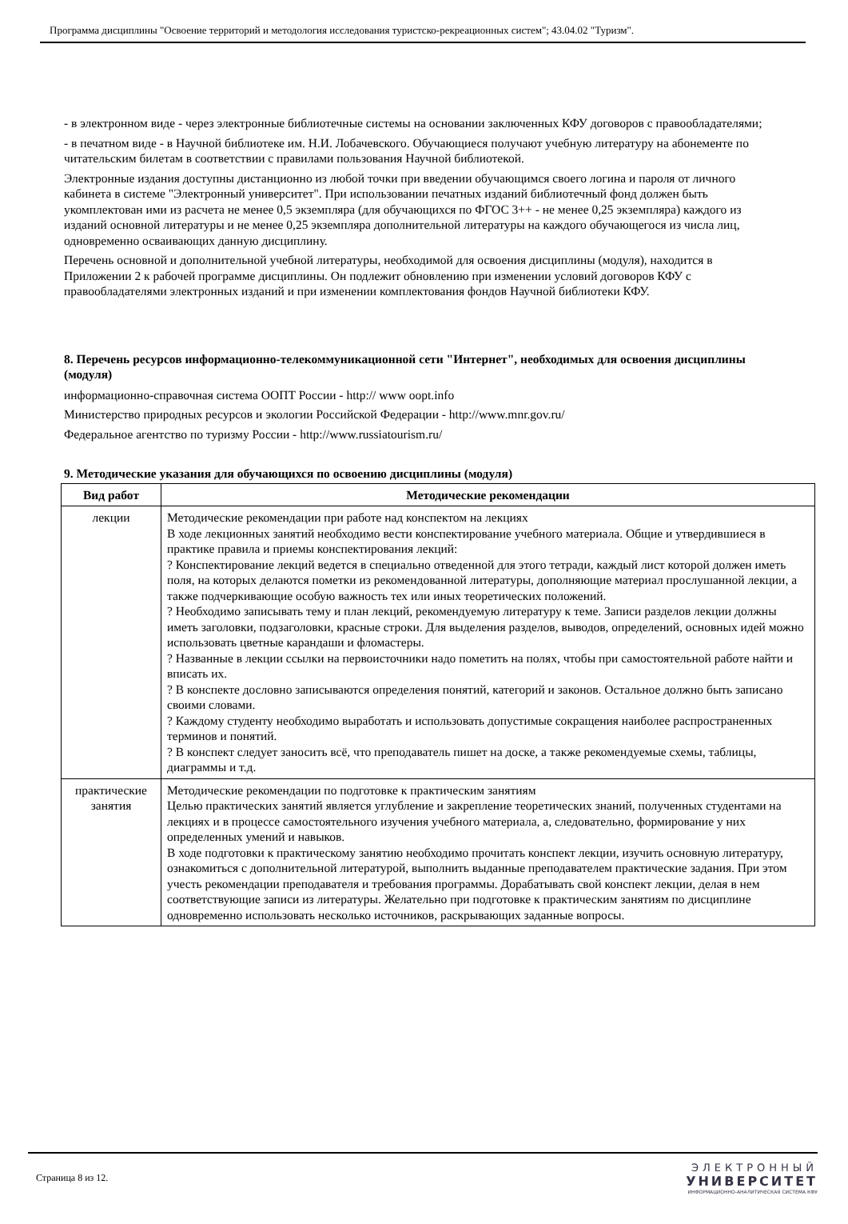Программа дисциплины "Освоение территорий и методология исследования туристско-рекреационных систем"; 43.04.02 "Туризм".
- в электронном виде - через электронные библиотечные системы на основании заключенных КФУ договоров с правообладателями;
- в печатном виде - в Научной библиотеке им. Н.И. Лобачевского. Обучающиеся получают учебную литературу на абонементе по читательским билетам в соответствии с правилами пользования Научной библиотекой.
Электронные издания доступны дистанционно из любой точки при введении обучающимся своего логина и пароля от личного кабинета в системе "Электронный университет". При использовании печатных изданий библиотечный фонд должен быть укомплектован ими из расчета не менее 0,5 экземпляра (для обучающихся по ФГОС 3++ - не менее 0,25 экземпляра) каждого из изданий основной литературы и не менее 0,25 экземпляра дополнительной литературы на каждого обучающегося из числа лиц, одновременно осваивающих данную дисциплину.
Перечень основной и дополнительной учебной литературы, необходимой для освоения дисциплины (модуля), находится в Приложении 2 к рабочей программе дисциплины. Он подлежит обновлению при изменении условий договоров КФУ с правообладателями электронных изданий и при изменении комплектования фондов Научной библиотеки КФУ.
8. Перечень ресурсов информационно-телекоммуникационной сети "Интернет", необходимых для освоения дисциплины (модуля)
информационно-справочная система ООПТ России - http:// www oopt.info
Министерство природных ресурсов и экологии Российской Федерации - http://www.mnr.gov.ru/
Федеральное агентство по туризму России - http://www.russiatourism.ru/
9. Методические указания для обучающихся по освоению дисциплины (модуля)
| Вид работ | Методические рекомендации |
| --- | --- |
| лекции | Методические рекомендации при работе над конспектом на лекциях В ходе лекционных занятий необходимо вести конспектирование учебного материала. Общие и утвердившиеся в практике правила и приемы конспектирования лекций: ? Конспектирование лекций ведется в специально отведенной для этого тетради, каждый лист которой должен иметь поля, на которых делаются пометки из рекомендованной литературы, дополняющие материал прослушанной лекции, а также подчеркивающие особую важность тех или иных теоретических положений. ? Необходимо записывать тему и план лекций, рекомендуемую литературу к теме. Записи разделов лекции должны иметь заголовки, подзаголовки, красные строки. Для выделения разделов, выводов, определений, основных идей можно использовать цветные карандаши и фломастеры. ? Названные в лекции ссылки на первоисточники надо пометить на полях, чтобы при самостоятельной работе найти и вписать их. ? В конспекте дословно записываются определения понятий, категорий и законов. Остальное должно быть записано своими словами. ? Каждому студенту необходимо выработать и использовать допустимые сокращения наиболее распространенных терминов и понятий. ? В конспект следует заносить всё, что преподаватель пишет на доске, а также рекомендуемые схемы, таблицы, диаграммы и т.д. |
| практические занятия | Методические рекомендации по подготовке к практическим занятиям Целью практических занятий является углубление и закрепление теоретических знаний, полученных студентами на лекциях и в процессе самостоятельного изучения учебного материала, а, следовательно, формирование у них определенных умений и навыков. В ходе подготовки к практическому занятию необходимо прочитать конспект лекции, изучить основную литературу, ознакомиться с дополнительной литературой, выполнить выданные преподавателем практические задания. При этом учесть рекомендации преподавателя и требования программы. Дорабатывать свой конспект лекции, делая в нем соответствующие записи из литературы. Желательно при подготовке к практическим занятиям по дисциплине одновременно использовать несколько источников, раскрывающих заданные вопросы. |
Страница 8 из 12.
ЭЛЕКТРОННЫЙ
УНИВЕРСИТЕТ
ИНФОРМАЦИОННО-АНАЛИТИЧЕСКАЯ СИСТЕМА КФУ